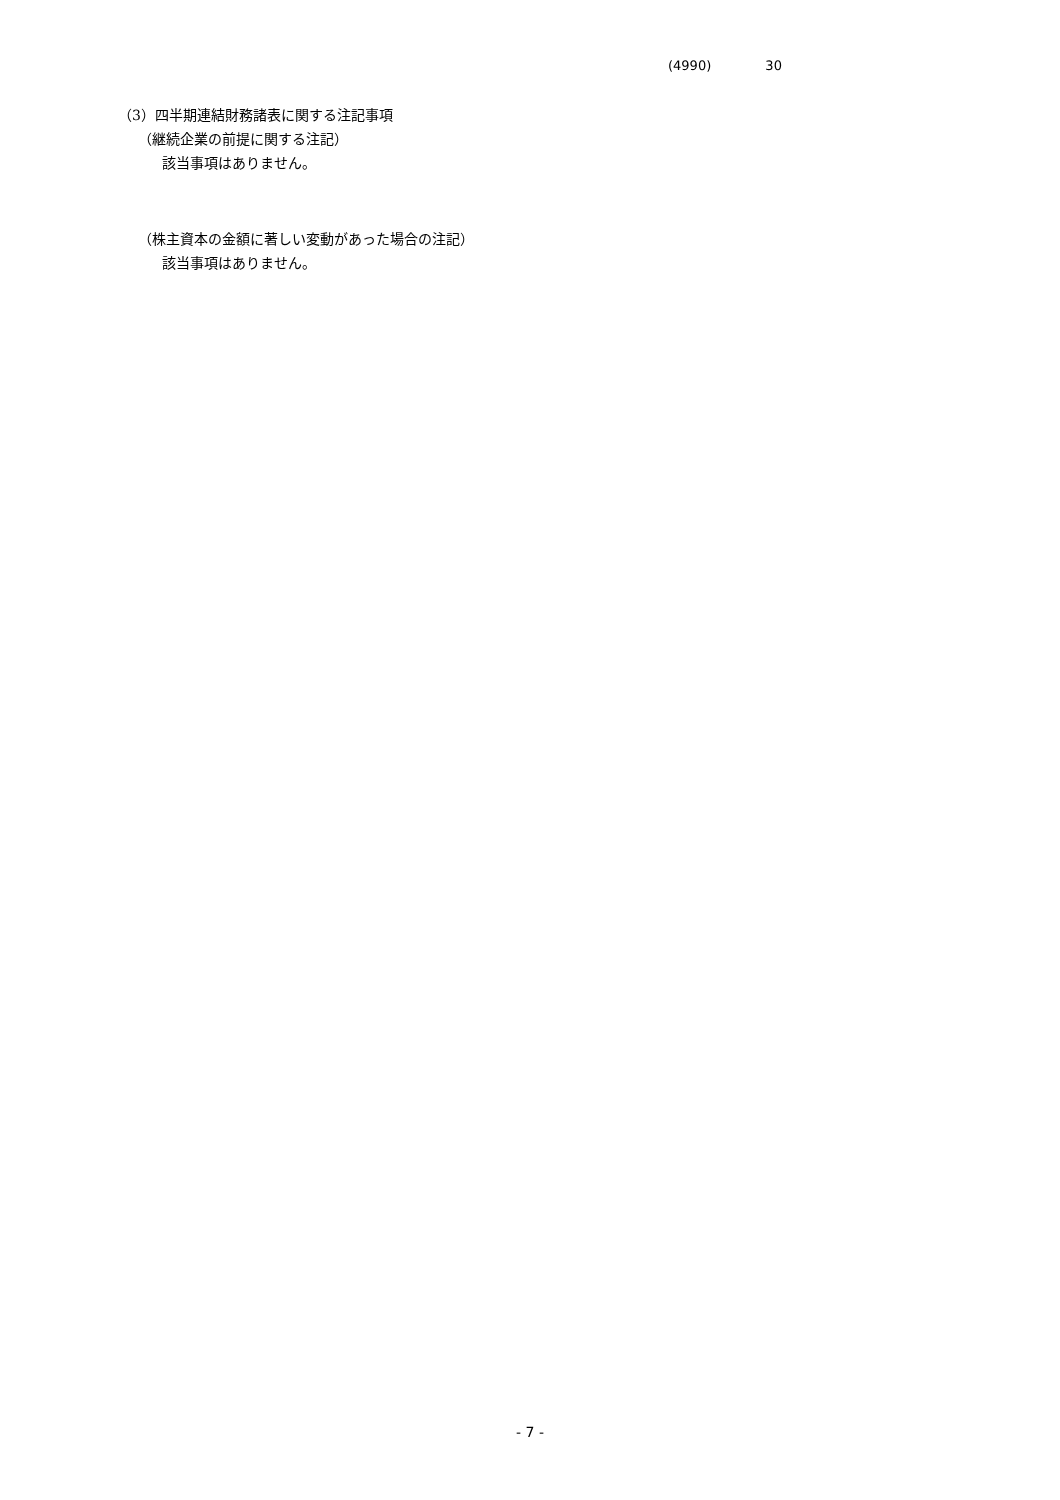(4990) 30
（3）四半期連結財務諸表に関する注記事項
（継続企業の前提に関する注記）
該当事項はありません。
（株主資本の金額に著しい変動があった場合の注記）
該当事項はありません。
- 7 -